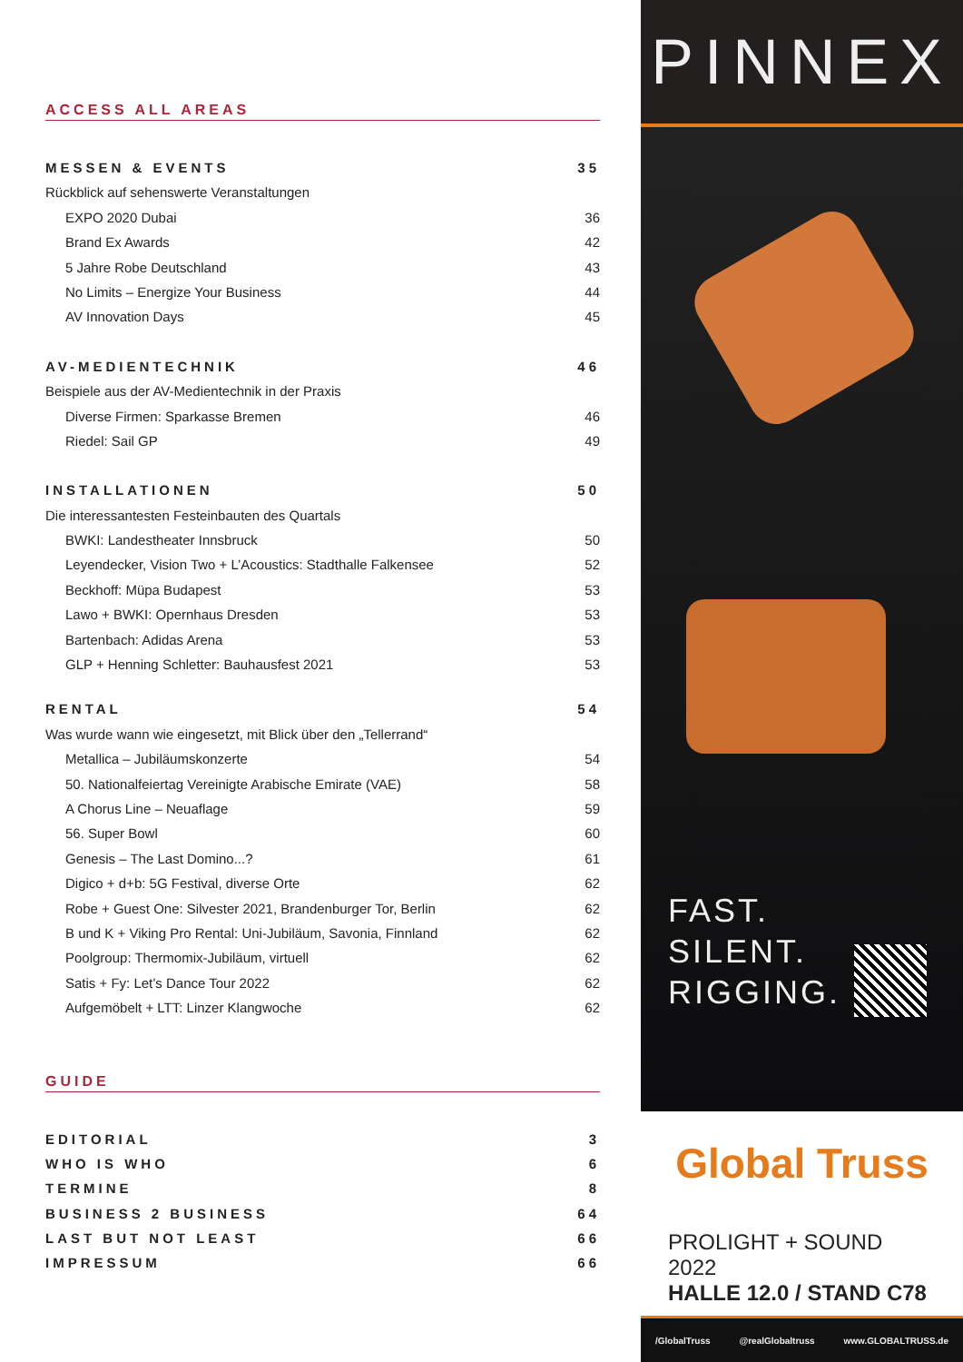ACCESS ALL AREAS
MESSEN & EVENTS 35
Rückblick auf sehenswerte Veranstaltungen
EXPO 2020 Dubai 36
Brand Ex Awards 42
5 Jahre Robe Deutschland 43
No Limits – Energize Your Business 44
AV Innovation Days 45
AV-MEDIENTECHNIK 46
Beispiele aus der AV-Medientechnik in der Praxis
Diverse Firmen: Sparkasse Bremen 46
Riedel: Sail GP 49
INSTALLATIONEN 50
Die interessantesten Festeinbauten des Quartals
BWKI: Landestheater Innsbruck 50
Leyendecker, Vision Two + L’Acoustics: Stadthalle Falkensee 52
Beckhoff: Müpa Budapest 53
Lawo + BWKI: Opernhaus Dresden 53
Bartenbach: Adidas Arena 53
GLP + Henning Schletter: Bauhausfest 2021 53
RENTAL 54
Was wurde wann wie eingesetzt, mit Blick über den „Tellerrand“
Metallica – Jubiläumskonzerte 54
50. Nationalfeiertag Vereinigte Arabische Emirate (VAE) 58
A Chorus Line – Neuaflage 59
56. Super Bowl 60
Genesis – The Last Domino...? 61
Digico + d+b: 5G Festival, diverse Orte 62
Robe + Guest One: Silvester 2021, Brandenburger Tor, Berlin 62
B und K + Viking Pro Rental: Uni-Jubiläum, Savonia, Finnland 62
Poolgroup: Thermomix-Jubiläum, virtuell 62
Satis + Fy: Let’s Dance Tour 2022 62
Aufgemöbelt + LTT: Linzer Klangwoche 62
GUIDE
EDITORIAL 3
WHO IS WHO 6
TERMINE 8
BUSINESS 2 BUSINESS 64
LAST BUT NOT LEAST 66
IMPRESSUM 66
PINNEX
FAST.
SILENT.
RIGGING.
Global Truss
PROLIGHT + SOUND 2022
HALLE 12.0 / STAND C78
/GlobalTruss @realGlobaltruss www.GLOBALTRUSS.de